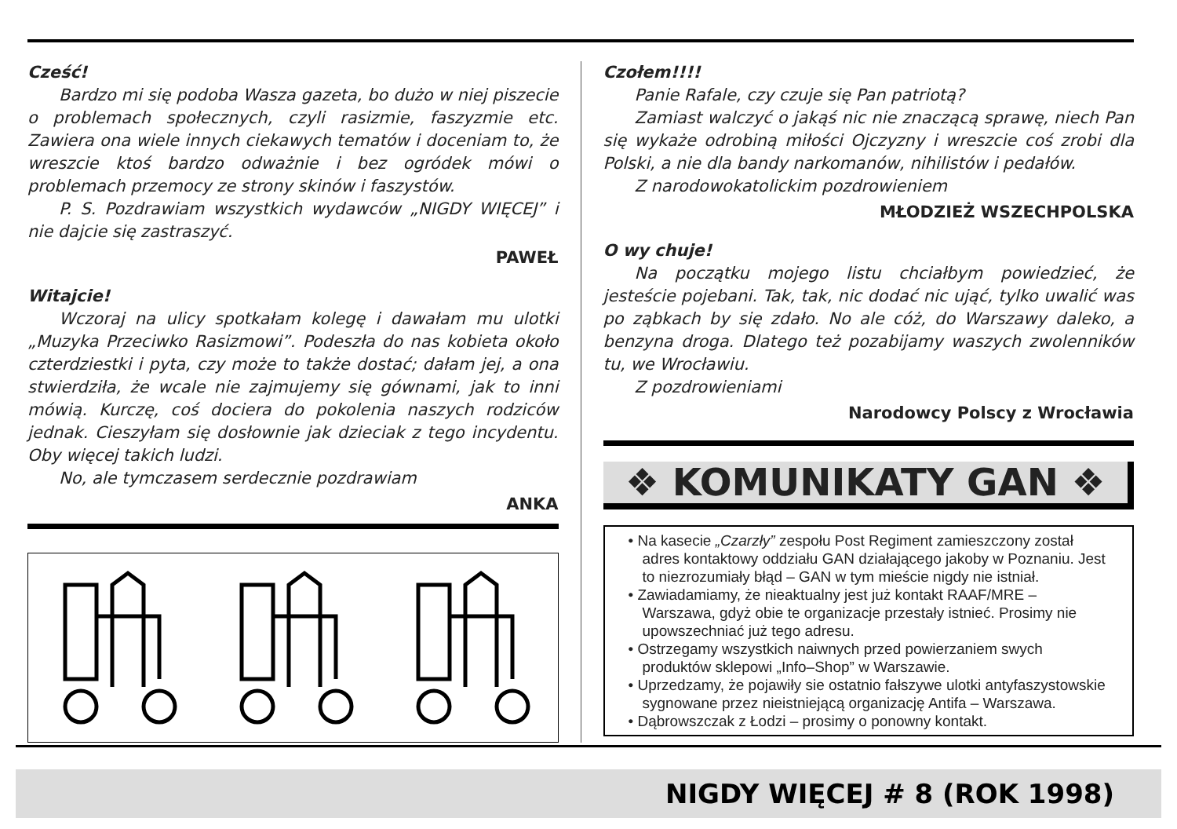Cześć!
Bardzo mi się podoba Wasza gazeta, bo dużo w niej piszecie o problemach społecznych, czyli rasizmie, faszyzmie etc. Zawiera ona wiele innych ciekawych tematów i doceniam to, że wreszcie ktoś bardzo odważnie i bez ogródek mówi o problemach przemocy ze strony skinów i faszystów.
P. S. Pozdrawiam wszystkich wydawców „NIGDY WIĘCEJ” i nie dajcie się zastraszyć.
PAWEŁ
Witajcie!
Wczoraj na ulicy spotkałam kolegę i dawałam mu ulotki „Muzyka Przeciwko Rasizmowi”. Podeszła do nas kobieta około czterdziestki i pyta, czy może to także dostać; dałam jej, a ona stwierdziła, że wcale nie zajmujemy się gównami, jak to inni mówią. Kurczę, coś dociera do pokolenia naszych rodziców jednak. Cieszyłam się dosłownie jak dzieciak z tego incydentu. Oby więcej takich ludzi.
No, ale tymczasem serdecznie pozdrawiam
ANKA
Czołem!!!!
Panie Rafale, czy czuje się Pan patriotą?
Zamiast walczyć o jakąś nic nie znaczącą sprawę, niech Pan się wykaże odrobiną miłości Ojczyzny i wreszcie coś zrobi dla Polski, a nie dla bandy narkomanów, nihilistów i pedałów.
Z narodowokatolickim pozdrowieniem
MŁODZIEŻ WSZECHPOLSKA
O wy chuje!
Na początku mojego listu chciałbym powiedzieć, że jesteście pojebani. Tak, tak, nic dodać nic ująć, tylko uwalić was po ząbkach by się zdało. No ale cóż, do Warszawy daleko, a benzyna droga. Dlatego też pozabijamy waszych zwolenników tu, we Wrocławiu.
Z pozdrowieniami
Narodowcy Polscy z Wrocławia
❖ KOMUNIKATY GAN ❖
• Na kasecie „Czarzły” zespołu Post Regiment zamieszczony został adres kontaktowy oddziału GAN działającego jakoby w Poznaniu. Jest to niezrozumiały błąd – GAN w tym mieście nigdy nie istniał.
• Zawiadamiamy, że nieaktualny jest już kontakt RAAF/MRE – Warszawa, gdyż obie te organizacje przestały istnieć. Prosimy nie upowszechniać już tego adresu.
• Ostrzegamy wszystkich naiwnych przed powierzaniem swych produktów sklepowi „Info–Shop” w Warszawie.
• Uprzedzamy, że pojawiły sie ostatnio fałszywe ulotki antyfaszystowskie sygnowane przez nieistniejącą organizację Antifa – Warszawa.
• Dąbrowszczak z Łodzi – prosimy o ponowny kontakt.
NIGDY WIĘCEJ # 8 (ROK 1998)